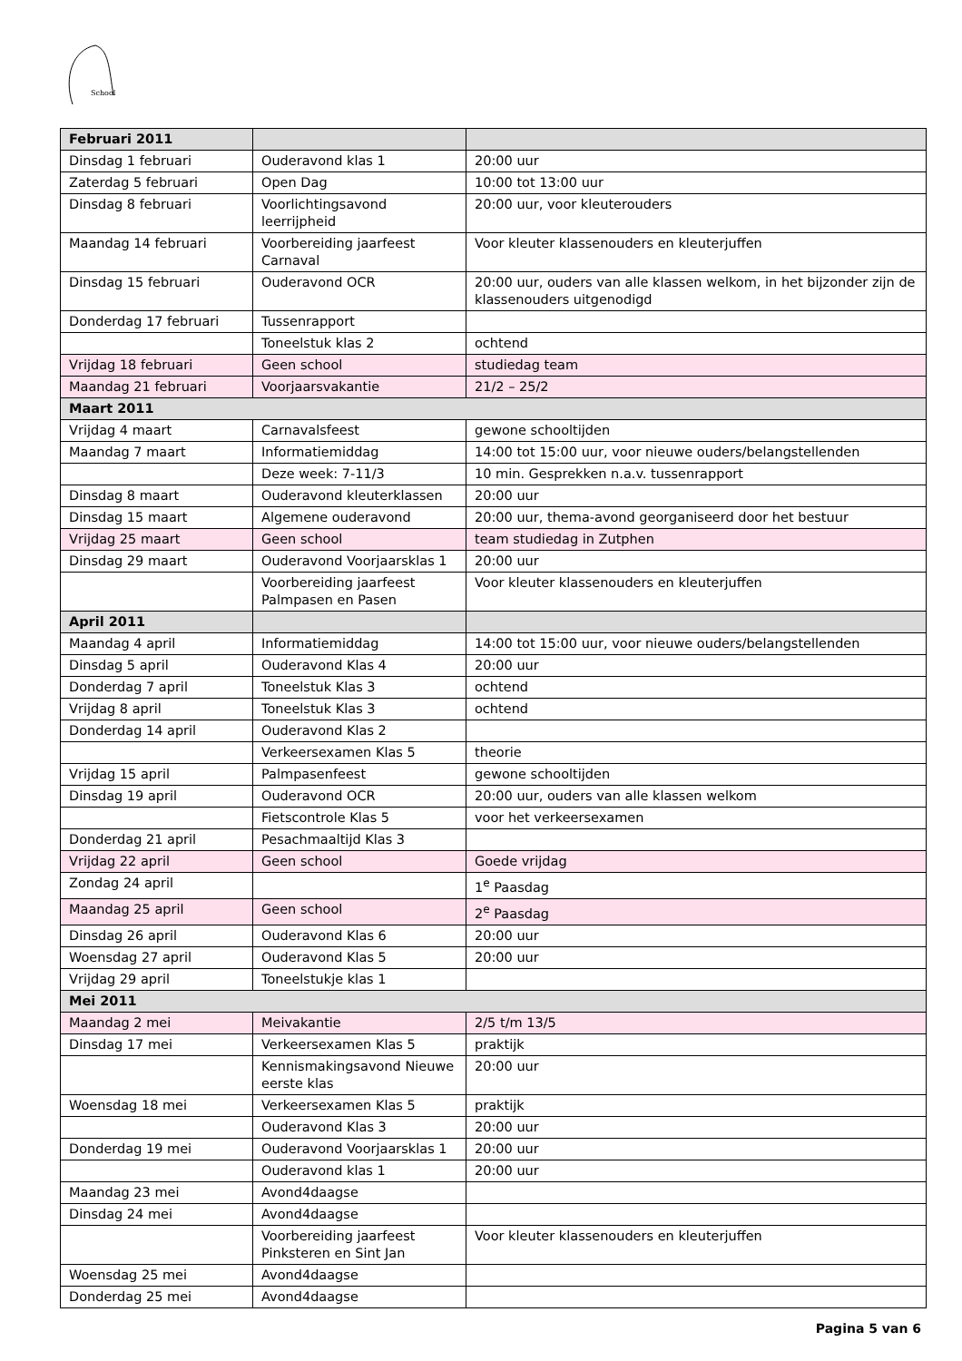School
| Februari 2011 | | |
| --- | --- | --- |
| Dinsdag 1 februari | Ouderavond klas 1 | 20:00 uur |
| Zaterdag 5 februari | Open Dag | 10:00 tot 13:00 uur |
| Dinsdag 8 februari | Voorlichtingsavond leerrijpheid | 20:00 uur, voor kleuterouders |
| Maandag 14 februari | Voorbereiding jaarfeest Carnaval | Voor kleuter klassenouders en kleuterjuffen |
| Dinsdag 15 februari | Ouderavond OCR | 20:00 uur, ouders van alle klassen welkom, in het bijzonder zijn de klassenouders uitgenodigd |
| Donderdag 17 februari | Tussenrapport | |
| | Toneelstuk klas 2 | ochtend |
| Vrijdag 18 februari | Geen school | studiedag team |
| Maandag 21 februari | Voorjaarsvakantie | 21/2 – 25/2 |
| Maart 2011 | | |
| Vrijdag 4 maart | Carnavalsfeest | gewone schooltijden |
| Maandag 7 maart | Informatiemiddag | 14:00 tot 15:00 uur, voor nieuwe ouders/belangstellenden |
| | Deze week: 7-11/3 | 10 min. Gesprekken n.a.v. tussenrapport |
| Dinsdag 8 maart | Ouderavond kleuterklassen | 20:00 uur |
| Dinsdag 15 maart | Algemene ouderavond | 20:00 uur, thema-avond georganiseerd door het bestuur |
| Vrijdag 25 maart | Geen school | team studiedag in Zutphen |
| Dinsdag 29 maart | Ouderavond Voorjaarsklas 1 | 20:00 uur |
| | Voorbereiding jaarfeest Palmpasen en Pasen | Voor kleuter klassenouders en kleuterjuffen |
| April 2011 | | |
| Maandag 4 april | Informatiemiddag | 14:00 tot 15:00 uur, voor nieuwe ouders/belangstellenden |
| Dinsdag 5 april | Ouderavond Klas 4 | 20:00 uur |
| Donderdag 7 april | Toneelstuk Klas 3 | ochtend |
| Vrijdag 8 april | Toneelstuk Klas 3 | ochtend |
| Donderdag 14 april | Ouderavond Klas 2 | |
| | Verkeersexamen Klas 5 | theorie |
| Vrijdag 15 april | Palmpasenfeest | gewone schooltijden |
| Dinsdag 19 april | Ouderavond OCR | 20:00 uur, ouders van alle klassen welkom |
| | Fietscontrole Klas 5 | voor het verkeersexamen |
| Donderdag 21 april | Pesachmaaltijd Klas 3 | |
| Vrijdag 22 april | Geen school | Goede vrijdag |
| Zondag 24 april | | 1<sup>e</sup> Paasdag |
| Maandag 25 april | Geen school | 2<sup>e</sup> Paasdag |
| Dinsdag 26 april | Ouderavond Klas 6 | 20:00 uur |
| Woensdag 27 april | Ouderavond Klas 5 | 20:00 uur |
| Vrijdag 29 april | Toneelstukje klas 1 | |
| Mei 2011 | | |
| Maandag 2 mei | Meivakantie | 2/5 t/m 13/5 |
| Dinsdag 17 mei | Verkeersexamen Klas 5 | praktijk |
| | Kennismakingsavond Nieuwe eerste klas | 20:00 uur |
| Woensdag 18 mei | Verkeersexamen Klas 5 | praktijk |
| | Ouderavond Klas 3 | 20:00 uur |
| Donderdag 19 mei | Ouderavond Voorjaarsklas 1 | 20:00 uur |
| | Ouderavond klas 1 | 20:00 uur |
| Maandag 23 mei | Avond4daagse | |
| Dinsdag 24 mei | Avond4daagse | |
| | Voorbereiding jaarfeest Pinksteren en Sint Jan | Voor kleuter klassenouders en kleuterjuffen |
| Woensdag 25 mei | Avond4daagse | |
| Donderdag 25 mei | Avond4daagse | |
Pagina 5 van 6